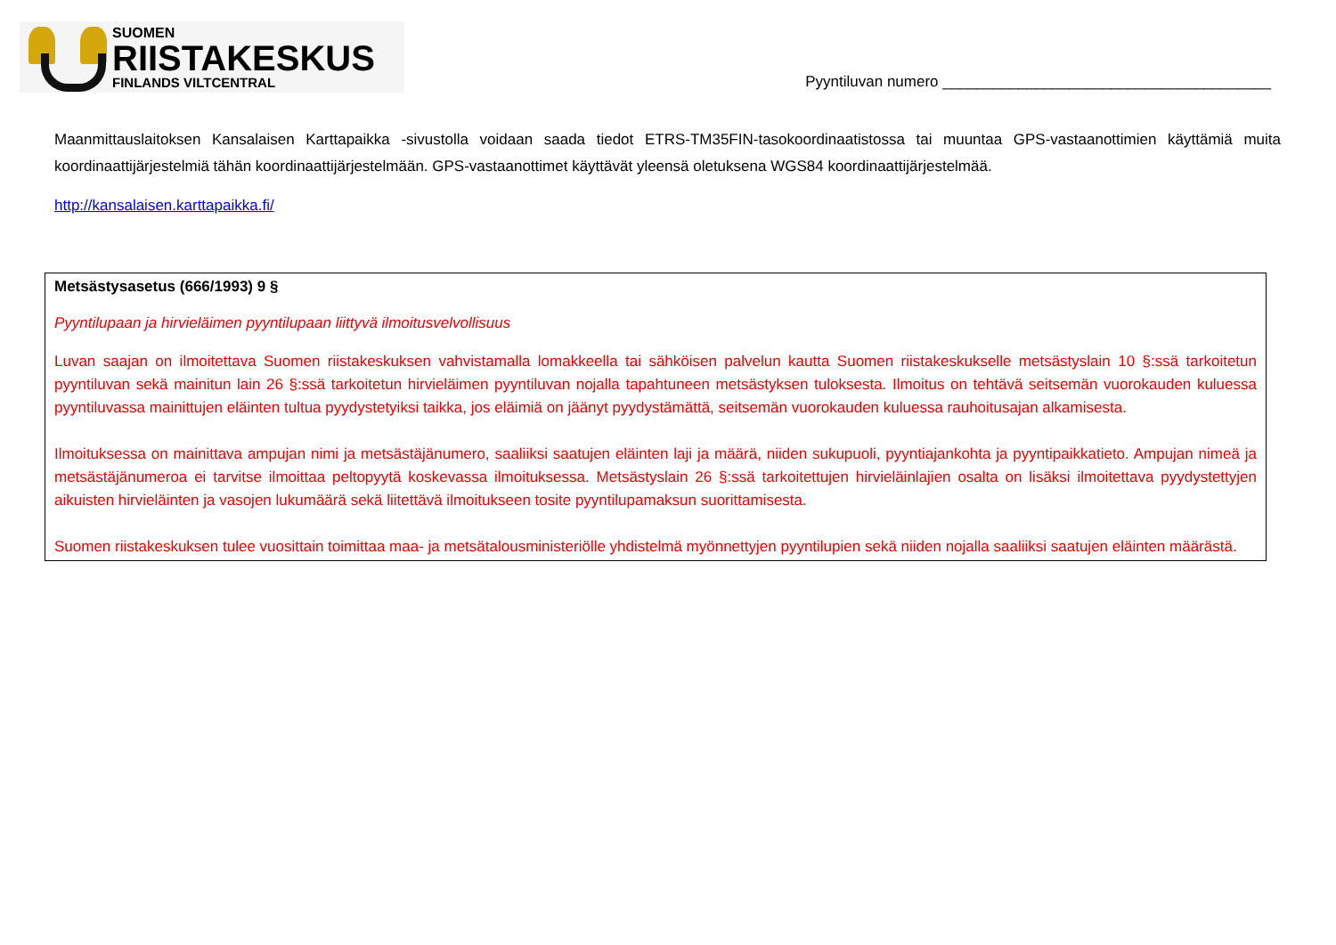SUOMEN
RIISTAKESKUS
FINLANDS VILTCENTRAL
Pyyntiluvan numero _______________________________________
Maanmittauslaitoksen Kansalaisen Karttapaikka -sivustolla voidaan saada tiedot ETRS-TM35FIN-tasokoordinaatistossa tai muuntaa GPS-vastaanottimien käyttämiä muita koordinaattijärjestelmiä tähän koordinaattijärjestelmään. GPS-vastaanottimet käyttävät yleensä oletuksena WGS84 koordinaattijärjestelmää.
http://kansalaisen.karttapaikka.fi/
Metsästysasetus (666/1993) 9 §
Pyyntilupaan ja hirvieläimen pyyntilupaan liittyvä ilmoitusvelvollisuus
Luvan saajan on ilmoitettava Suomen riistakeskuksen vahvistamalla lomakkeella tai sähköisen palvelun kautta Suomen riistakeskukselle metsästyslain 10 §:ssä tarkoitetun pyyntiluvan sekä mainitun lain 26 §:ssä tarkoitetun hirvieläimen pyyntiluvan nojalla tapahtuneen metsästyksen tuloksesta. Ilmoitus on tehtävä seitsemän vuorokauden kuluessa pyyntiluvassa mainittujen eläinten tultua pyydystetyiksi taikka, jos eläimiä on jäänyt pyydystämättä, seitsemän vuorokauden kuluessa rauhoitusajan alkamisesta.
Ilmoituksessa on mainittava ampujan nimi ja metsästäjänumero, saaliiksi saatujen eläinten laji ja määrä, niiden sukupuoli, pyyntiajankohta ja pyyntipaikkatieto. Ampujan nimeä ja metsästäjänumeroa ei tarvitse ilmoittaa peltopyytä koskevassa ilmoituksessa. Metsästyslain 26 §:ssä tarkoitettujen hirvieläinlajien osalta on lisäksi ilmoitettava pyydystettyjen aikuisten hirvieläinten ja vasojen lukumäärä sekä liitettävä ilmoitukseen tosite pyyntilupamaksun suorittamisesta.
Suomen riistakeskuksen tulee vuosittain toimittaa maa- ja metsätalousministeriölle yhdistelmä myönnettyjen pyyntilupien sekä niiden nojalla saaliiksi saatujen eläinten määrästä.